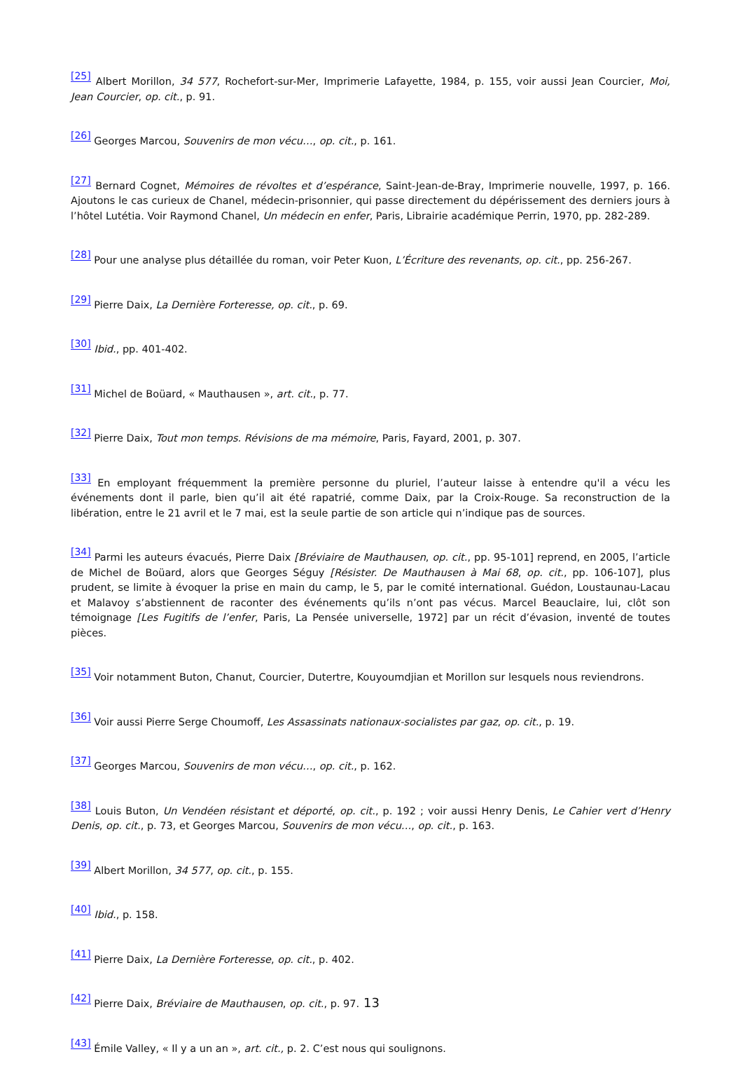<sup>[25]</sup> Albert Morillon, 34 577, Rochefort-sur-Mer, Imprimerie Lafayette, 1984, p. 155, voir aussi Jean Courcier, Moi, Jean Courcier, op. cit., p. 91.
<sup>[26]</sup> Georges Marcou, Souvenirs de mon vécu…, op. cit., p. 161.
<sup>[27]</sup> Bernard Cognet, Mémoires de révoltes et d’espérance, Saint-Jean-de-Bray, Imprimerie nouvelle, 1997, p. 166. Ajoutons le cas curieux de Chanel, médecin-prisonnier, qui passe directement du dépérissement des derniers jours à l’hôtel Lutétia. Voir Raymond Chanel, Un médecin en enfer, Paris, Librairie académique Perrin, 1970, pp. 282-289.
<sup>[28]</sup> Pour une analyse plus détaillée du roman, voir Peter Kuon, L’Écriture des revenants, op. cit., pp. 256-267.
<sup>[29]</sup> Pierre Daix, La Dernière Forteresse, op. cit., p. 69.
<sup>[30]</sup> Ibid., pp. 401-402.
<sup>[31]</sup> Michel de Boüard, « Mauthausen », art. cit., p. 77.
<sup>[32]</sup> Pierre Daix, Tout mon temps. Révisions de ma mémoire, Paris, Fayard, 2001, p. 307.
<sup>[33]</sup> En employant fréquemment la première personne du pluriel, l’auteur laisse à entendre qu'il a vécu les événements dont il parle, bien qu’il ait été rapatrié, comme Daix, par la Croix-Rouge. Sa reconstruction de la libération, entre le 21 avril et le 7 mai, est la seule partie de son article qui n’indique pas de sources.
<sup>[34]</sup> Parmi les auteurs évacués, Pierre Daix [Bréviaire de Mauthausen, op. cit., pp. 95-101] reprend, en 2005, l’article de Michel de Boüard, alors que Georges Séguy [Résister. De Mauthausen à Mai 68, op. cit., pp. 106-107], plus prudent, se limite à évoquer la prise en main du camp, le 5, par le comité international. Guédon, Loustaunau-Lacau et Malavoy s’abstiennent de raconter des événements qu’ils n’ont pas vécus. Marcel Beauclaire, lui, clôt son témoignage [Les Fugitifs de l’enfer, Paris, La Pensée universelle, 1972] par un récit d’évasion, inventé de toutes pièces.
<sup>[35]</sup> Voir notamment Buton, Chanut, Courcier, Dutertre, Kouyoumdjian et Morillon sur lesquels nous reviendrons.
<sup>[36]</sup> Voir aussi Pierre Serge Choumoff, Les Assassinats nationaux-socialistes par gaz, op. cit., p. 19.
<sup>[37]</sup> Georges Marcou, Souvenirs de mon vécu…, op. cit., p. 162.
<sup>[38]</sup> Louis Buton, Un Vendéen résistant et déporté, op. cit., p. 192 ; voir aussi Henry Denis, Le Cahier vert d’Henry Denis, op. cit., p. 73, et Georges Marcou, Souvenirs de mon vécu…, op. cit., p. 163.
<sup>[39]</sup> Albert Morillon, 34 577, op. cit., p. 155.
<sup>[40]</sup> Ibid., p. 158.
<sup>[41]</sup> Pierre Daix, La Dernière Forteresse, op. cit., p. 402.
<sup>[42]</sup> Pierre Daix, Bréviaire de Mauthausen, op. cit., p. 97.
<sup>[43]</sup> Émile Valley, « Il y a un an », art. cit., p. 2. C’est nous qui soulignons.
13